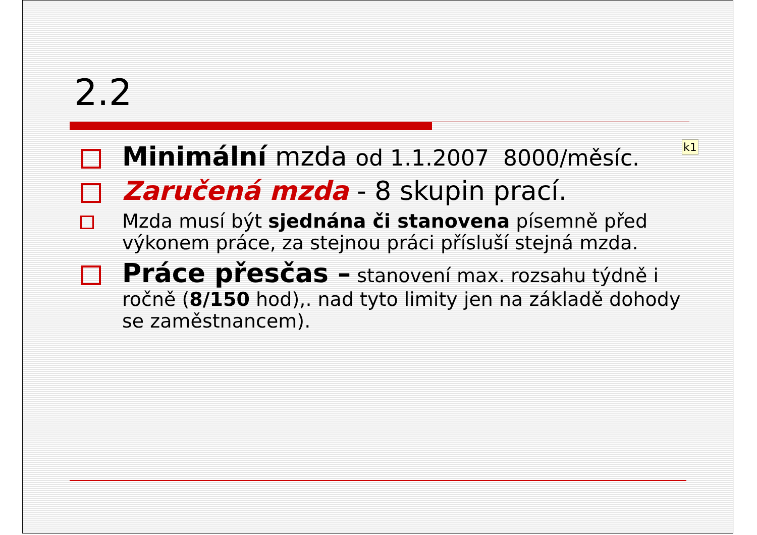2.2
k1
Minimální mzda od 1.1.2007 8000/měsíc.
Zaručená mzda - 8 skupin prací.
Mzda musí být sjednána či stanovena písemně před výkonem práce, za stejnou práci přísluší stejná mzda.
Práce přesčas – stanovení max. rozsahu týdně i ročně (8/150 hod),. nad tyto limity jen na základě dohody se zaměstnancem).